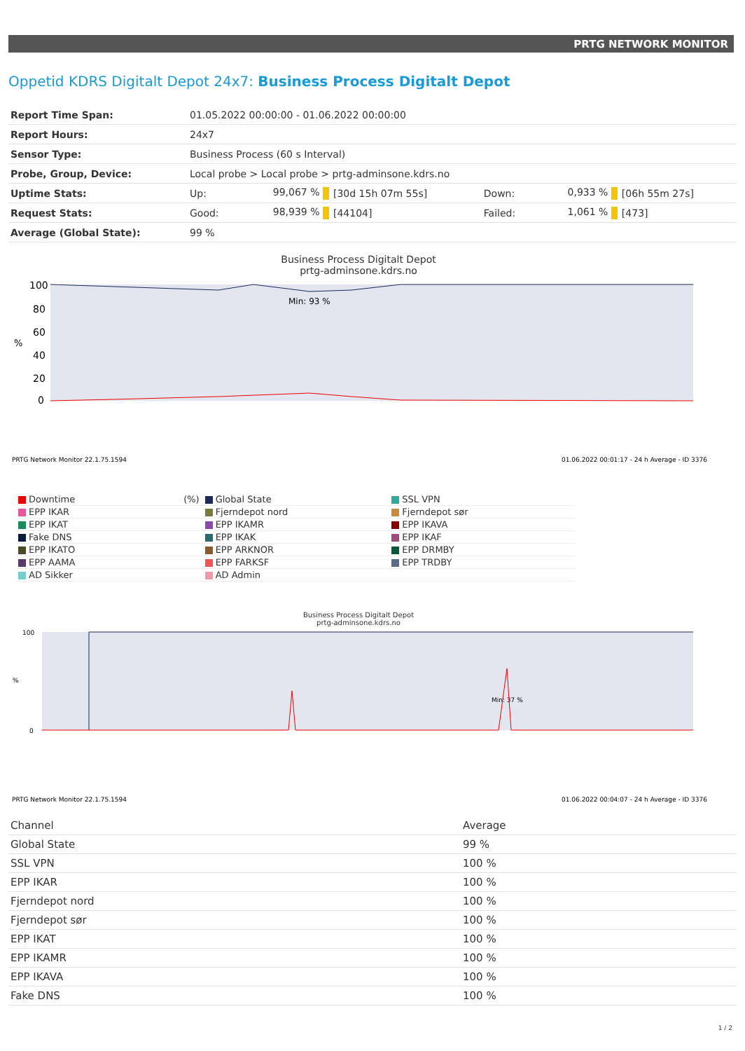PRTG NETWORK MONITOR
Oppetid KDRS Digitalt Depot 24x7: Business Process Digitalt Depot
| Report Time Span: | 01.05.2022 00:00:00 - 01.06.2022 00:00:00 | | | | | |
| Report Hours: | 24x7 | | | | | |
| Sensor Type: | Business Process (60 s Interval) | | | | | |
| Probe, Group, Device: | Local probe > Local probe > prtg-adminsone.kdrs.no | | | | | |
| Uptime Stats: | Up: | 99,067 % | [30d 15h 07m 55s] | Down: | 0,933 % | [06h 55m 27s] |
| Request Stats: | Good: | 98,939 % | [44104] | Failed: | 1,061 % | [473] |
| Average (Global State): | 99 % | | | | | |
Business Process Digitalt Depot
prtg-adminsone.kdrs.no
100
80
60
40
20
0
%
Min: 93 %
PRTG Network Monitor 22.1.75.1594
01.06.2022 00:01:17 - 24 h Average - ID 3376
| Downtime (%) | Global State | SSL VPN |
| EPP IKAR | Fjerndepot nord | Fjerndepot sør |
| EPP IKAT | EPP IKAMR | EPP IKAVA |
| Fake DNS | EPP IKAK | EPP IKAF |
| EPP IKATO | EPP ARKNOR | EPP DRMBY |
| EPP AAMA | EPP FARKSF | EPP TRDBY |
| AD Sikker | AD Admin | |
Business Process Digitalt Depot
prtg-adminsone.kdrs.no
100
0
%
Min: 37 %
PRTG Network Monitor 22.1.75.1594
01.06.2022 00:04:07 - 24 h Average - ID 3376
| Channel | Average |
| --- | --- |
| Global State | 99 % |
| SSL VPN | 100 % |
| EPP IKAR | 100 % |
| Fjerndepot nord | 100 % |
| Fjerndepot sør | 100 % |
| EPP IKAT | 100 % |
| EPP IKAMR | 100 % |
| EPP IKAVA | 100 % |
| Fake DNS | 100 % |
1 / 2